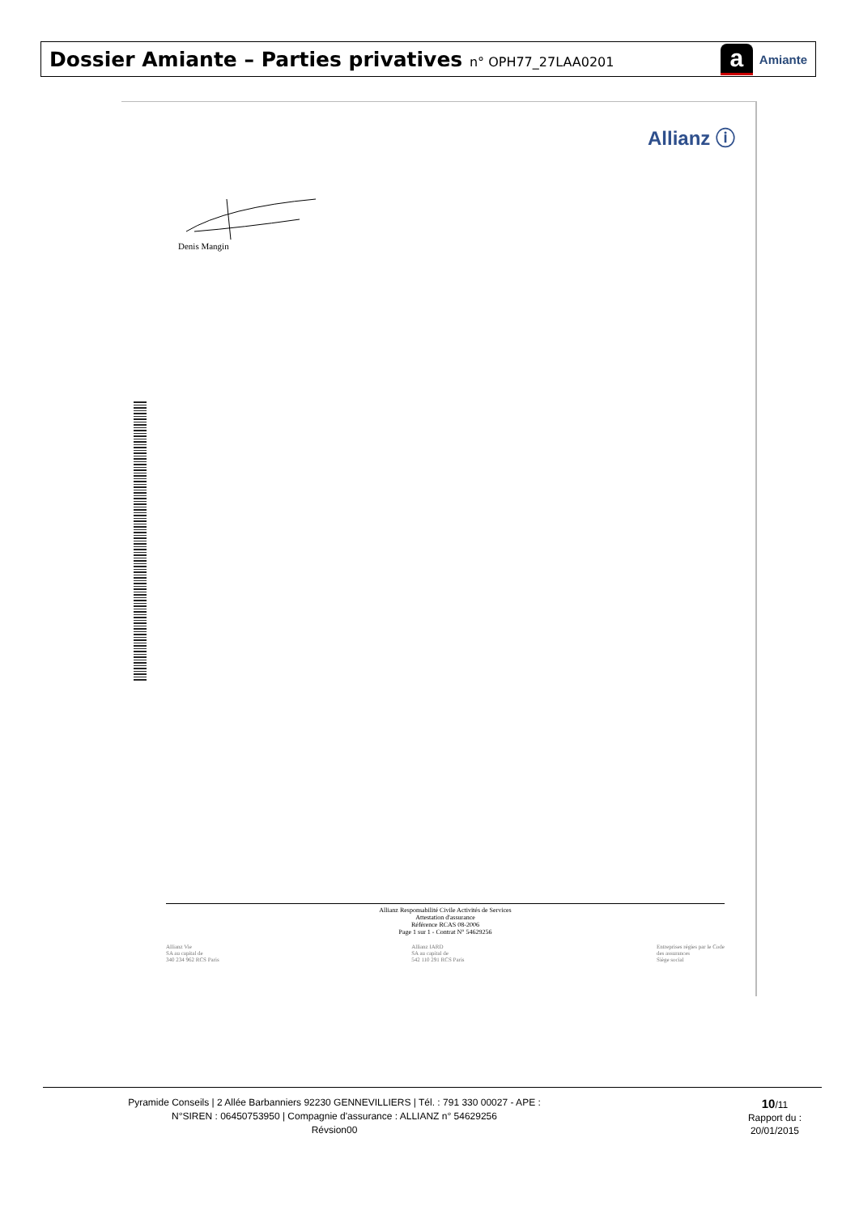Dossier Amiante – Parties privatives n° OPH77_27LAA0201
a Amiante
Allianz ⓘ
Denis Mangin
Allianz Responsabilité Civile Activités de Services
Attestation d'assurance
Référence RCAS 08-2006
Page 1 sur 1 - Contrat N° 54629256
Allianz Vie
SA au capital de
340 234 962 RCS Paris
Allianz IARD
SA au capital de
542 110 291 RCS Paris
Entreprises régies par le Code
des assurances
Siège social
Pyramide Conseils | 2 Allée Barbanniers 92230 GENNEVILLIERS | Tél. : 791 330 00027 - APE :
N°SIREN : 06450753950 | Compagnie d'assurance : ALLIANZ n° 54629256
Révsion00
10/11
Rapport du :
20/01/2015